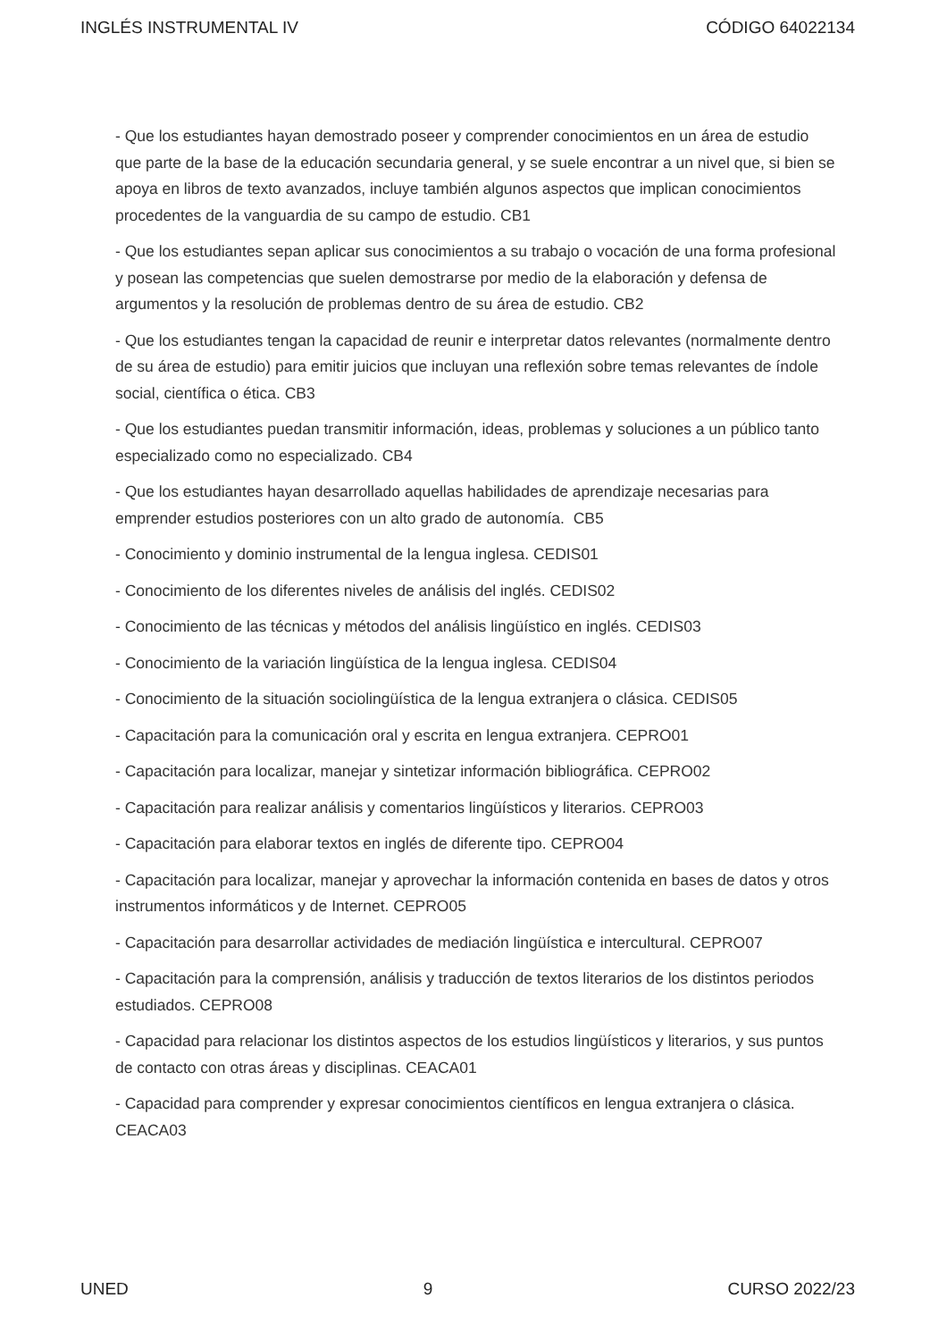INGLÉS INSTRUMENTAL IV CÓDIGO 64022134
- Que los estudiantes hayan demostrado poseer y comprender conocimientos en un área de estudio que parte de la base de la educación secundaria general, y se suele encontrar a un nivel que, si bien se apoya en libros de texto avanzados, incluye también algunos aspectos que implican conocimientos procedentes de la vanguardia de su campo de estudio. CB1
- Que los estudiantes sepan aplicar sus conocimientos a su trabajo o vocación de una forma profesional y posean las competencias que suelen demostrarse por medio de la elaboración y defensa de argumentos y la resolución de problemas dentro de su área de estudio. CB2
- Que los estudiantes tengan la capacidad de reunir e interpretar datos relevantes (normalmente dentro de su área de estudio) para emitir juicios que incluyan una reflexión sobre temas relevantes de índole social, científica o ética. CB3
- Que los estudiantes puedan transmitir información, ideas, problemas y soluciones a un público tanto especializado como no especializado. CB4
- Que los estudiantes hayan desarrollado aquellas habilidades de aprendizaje necesarias para emprender estudios posteriores con un alto grado de autonomía. CB5
- Conocimiento y dominio instrumental de la lengua inglesa. CEDIS01
- Conocimiento de los diferentes niveles de análisis del inglés. CEDIS02
- Conocimiento de las técnicas y métodos del análisis lingüístico en inglés. CEDIS03
- Conocimiento de la variación lingüística de la lengua inglesa. CEDIS04
- Conocimiento de la situación sociolingüística de la lengua extranjera o clásica. CEDIS05
- Capacitación para la comunicación oral y escrita en lengua extranjera. CEPRO01
- Capacitación para localizar, manejar y sintetizar información bibliográfica. CEPRO02
- Capacitación para realizar análisis y comentarios lingüísticos y literarios. CEPRO03
- Capacitación para elaborar textos en inglés de diferente tipo. CEPRO04
- Capacitación para localizar, manejar y aprovechar la información contenida en bases de datos y otros instrumentos informáticos y de Internet. CEPRO05
- Capacitación para desarrollar actividades de mediación lingüística e intercultural. CEPRO07
- Capacitación para la comprensión, análisis y traducción de textos literarios de los distintos periodos estudiados. CEPRO08
- Capacidad para relacionar los distintos aspectos de los estudios lingüísticos y literarios, y sus puntos de contacto con otras áreas y disciplinas. CEACA01
- Capacidad para comprender y expresar conocimientos científicos en lengua extranjera o clásica. CEACA03
UNED 9 CURSO 2022/23